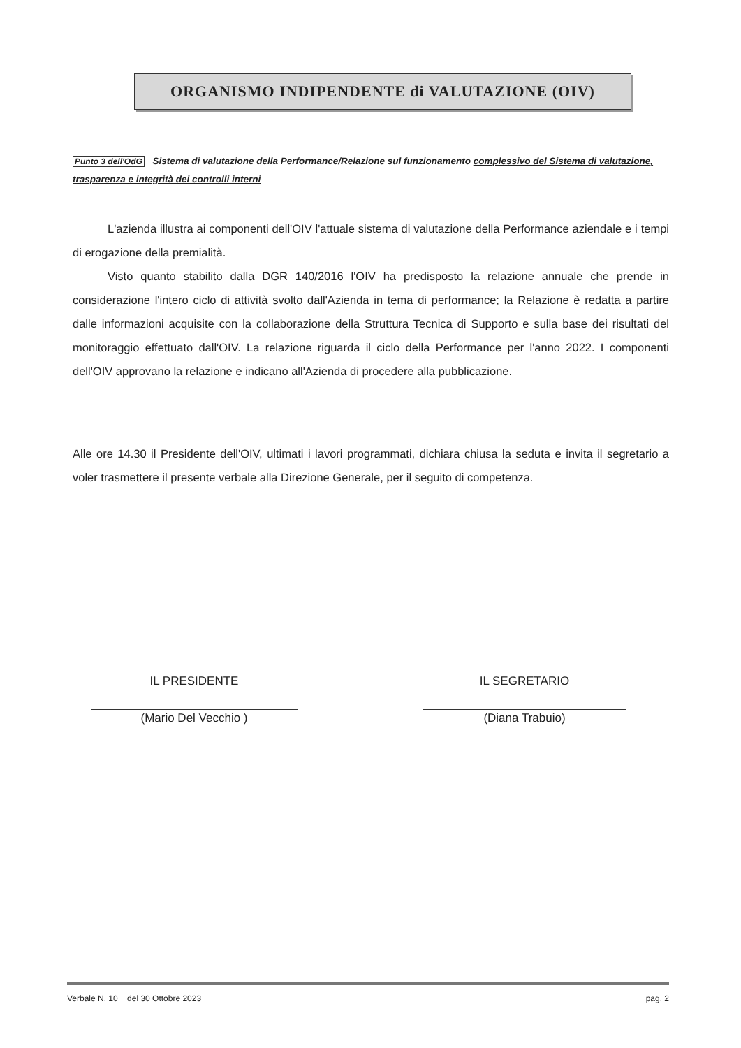ORGANISMO INDIPENDENTE di VALUTAZIONE (OIV)
Punto 3 dell'OdG Sistema di valutazione della Performance/Relazione sul funzionamento complessivo del Sistema di valutazione, trasparenza e integrità dei controlli interni
L'azienda illustra ai componenti dell'OIV l'attuale sistema di valutazione della Performance aziendale e i tempi di erogazione della premialità.
Visto quanto stabilito dalla DGR 140/2016 l'OIV ha predisposto la relazione annuale che prende in considerazione l'intero ciclo di attività svolto dall'Azienda in tema di performance; la Relazione è redatta a partire dalle informazioni acquisite con la collaborazione della Struttura Tecnica di Supporto e sulla base dei risultati del monitoraggio effettuato dall'OIV. La relazione riguarda il ciclo della Performance per l'anno 2022. I componenti dell'OIV approvano la relazione e indicano all'Azienda di procedere alla pubblicazione.
Alle ore 14.30 il Presidente dell'OIV, ultimati i lavori programmati, dichiara chiusa la seduta e invita il segretario a voler trasmettere il presente verbale alla Direzione Generale, per il seguito di competenza.
IL PRESIDENTE
(Mario Del Vecchio )
IL SEGRETARIO
(Diana Trabuio)
Verbale N. 10 del 30 Ottobre 2023 pag. 2